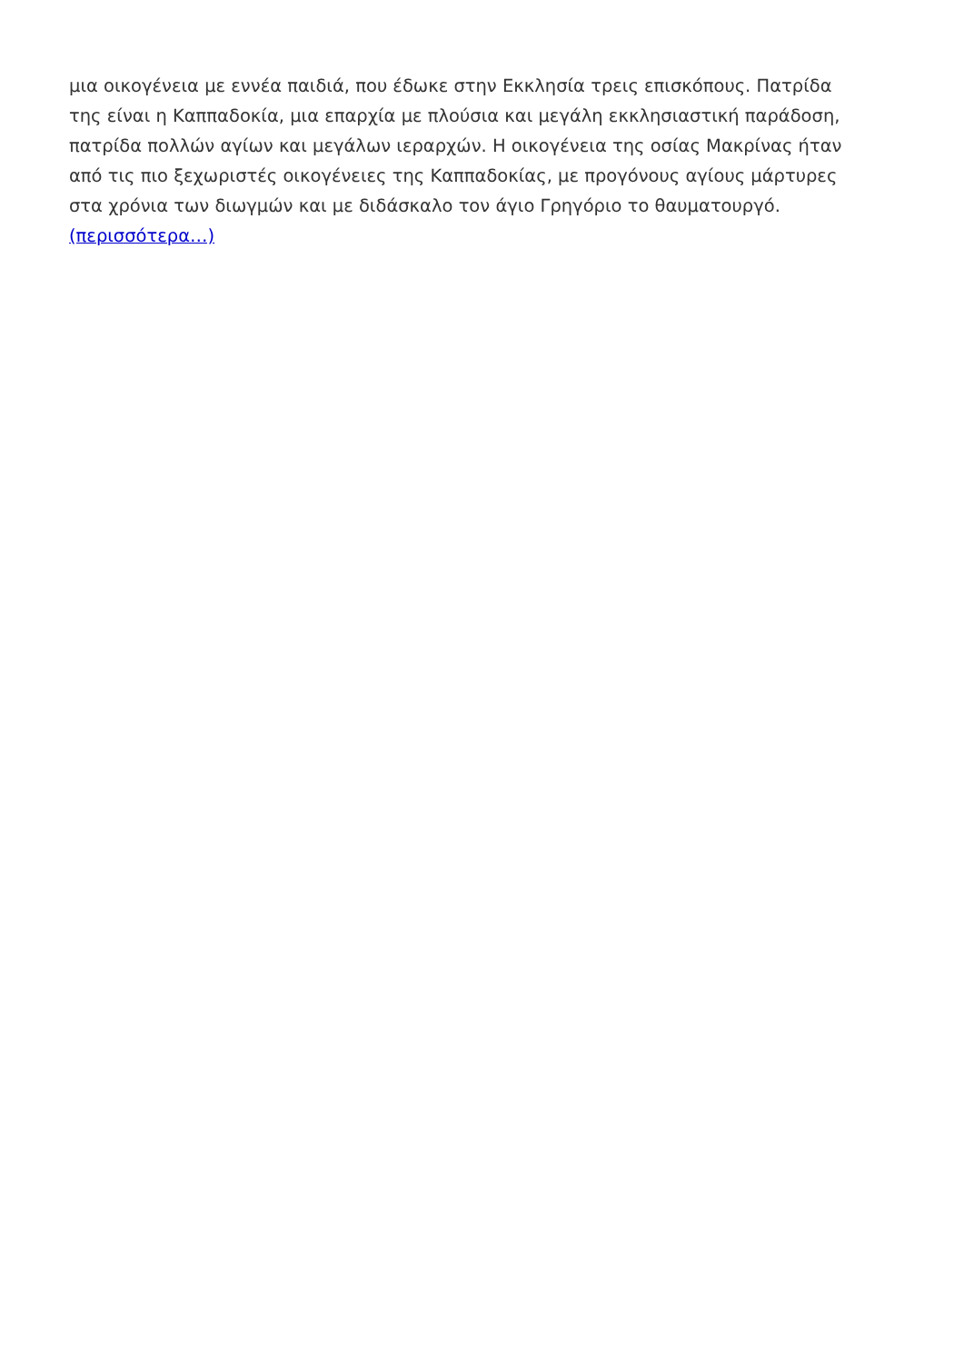μια οικογένεια με εννέα παιδιά, που έδωκε στην Εκκλησία τρεις επισκόπους. Πατρίδα της είναι η Καππαδοκία, μια επαρχία με πλούσια και μεγάλη εκκλησιαστική παράδοση, πατρίδα πολλών αγίων και μεγάλων ιεραρχών. Η οικογένεια της οσίας Μακρίνας ήταν από τις πιο ξεχωριστές οικογένειες της Καππαδοκίας, με προγόνους αγίους μάρτυρες στα χρόνια των διωγμών και με διδάσκαλο τον άγιο Γρηγόριο το θαυματουργό. (περισσότερα…)